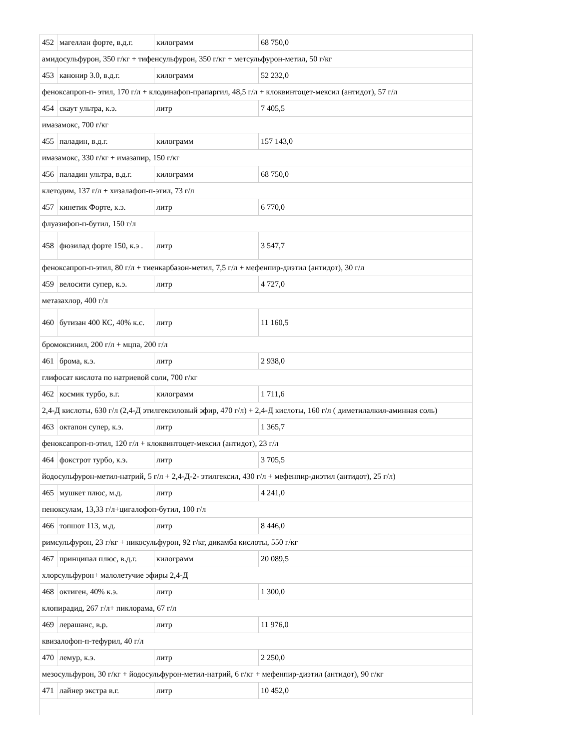| 452 | магеллан форте, в.д.г. | килограмм | 68 750,0 |
| амидосульфурон, 350 г/кг + тифенсульфурон, 350 г/кг + метсульфурон-метил, 50 г/кг | | | |
| 453 | канонир 3.0, в.д.г. | килограмм | 52 232,0 |
| феноксапроп-п- этил, 170 г/л + клодинафоп-прапаргил, 48,5 г/л + клоквинтоцет-мексил (антидот), 57 г/л | | | |
| 454 | скаут ультра, к.э. | литр | 7 405,5 |
| имазамокс, 700 г/кг | | | |
| 455 | паладин, в.д.г. | килограмм | 157 143,0 |
| имазамокс, 330 г/кг + имазапир, 150 г/кг | | | |
| 456 | паладин ультра, в.д.г. | килограмм | 68 750,0 |
| клетодим, 137 г/л + хизалафоп-п-этил, 73 г/л | | | |
| 457 | кинетик Форте, к.э. | литр | 6 770,0 |
| флуазифоп-п-бутил, 150 г/л | | | |
| 458 | фюзилад форте 150, к.э . | литр | 3 547,7 |
| феноксапроп-п-этил, 80 г/л + тиенкарбазон-метил, 7,5 г/л + мефенпир-диэтил (антидот), 30 г/л | | | |
| 459 | велосити супер, к.э. | литр | 4 727,0 |
| метазахлор, 400 г/л | | | |
| 460 | бутизан 400 КС, 40% к.с. | литр | 11 160,5 |
| бромоксинил, 200 г/л + мцпа, 200 г/л | | | |
| 461 | брома, к.э. | литр | 2 938,0 |
| глифосат кислота по натриевой соли, 700 г/кг | | | |
| 462 | космик турбо, в.г. | килограмм | 1 711,6 |
| 2,4-Д кислоты, 630 г/л (2,4-Д этилгексиловый эфир, 470 г/л) + 2,4-Д кислоты, 160 г/л ( диметилалкил-аминная соль) | | | |
| 463 | октапон супер, к.э. | литр | 1 365,7 |
| феноксапроп-п-этил, 120 г/л + клоквинтоцет-мексил (антидот), 23 г/л | | | |
| 464 | фокстрот турбо, к.э. | литр | 3 705,5 |
| йодосульфурон-метил-натрий, 5 г/л + 2,4-Д-2- этилгексил, 430 г/л + мефенпир-диэтил (антидот), 25 г/л) | | | |
| 465 | мушкет плюс, м.д. | литр | 4 241,0 |
| пеноксулам, 13,33 г/л+цигалофоп-бутил, 100 г/л | | | |
| 466 | топшот 113, м.д. | литр | 8 446,0 |
| римсульфурон, 23 г/кг + никосульфурон, 92 г/кг, дикамба кислоты, 550 г/кг | | | |
| 467 | принципал плюс, в.д.г. | килограмм | 20 089,5 |
| хлорсульфурон+ малолетучие эфиры 2,4-Д | | | |
| 468 | октиген, 40% к.э. | литр | 1 300,0 |
| клопирадид, 267 г/л+ пиклорама, 67 г/л | | | |
| 469 | лерашанс, в.р. | литр | 11 976,0 |
| квизалофоп-п-тефурил, 40 г/л | | | |
| 470 | лемур, к.э. | литр | 2 250,0 |
| мезосульфурон, 30 г/кг + йодосульфурон-метил-натрий, 6 г/кг + мефенпир-диэтил (антидот), 90 г/кг | | | |
| 471 | лайнер экстра в.г. | литр | 10 452,0 |